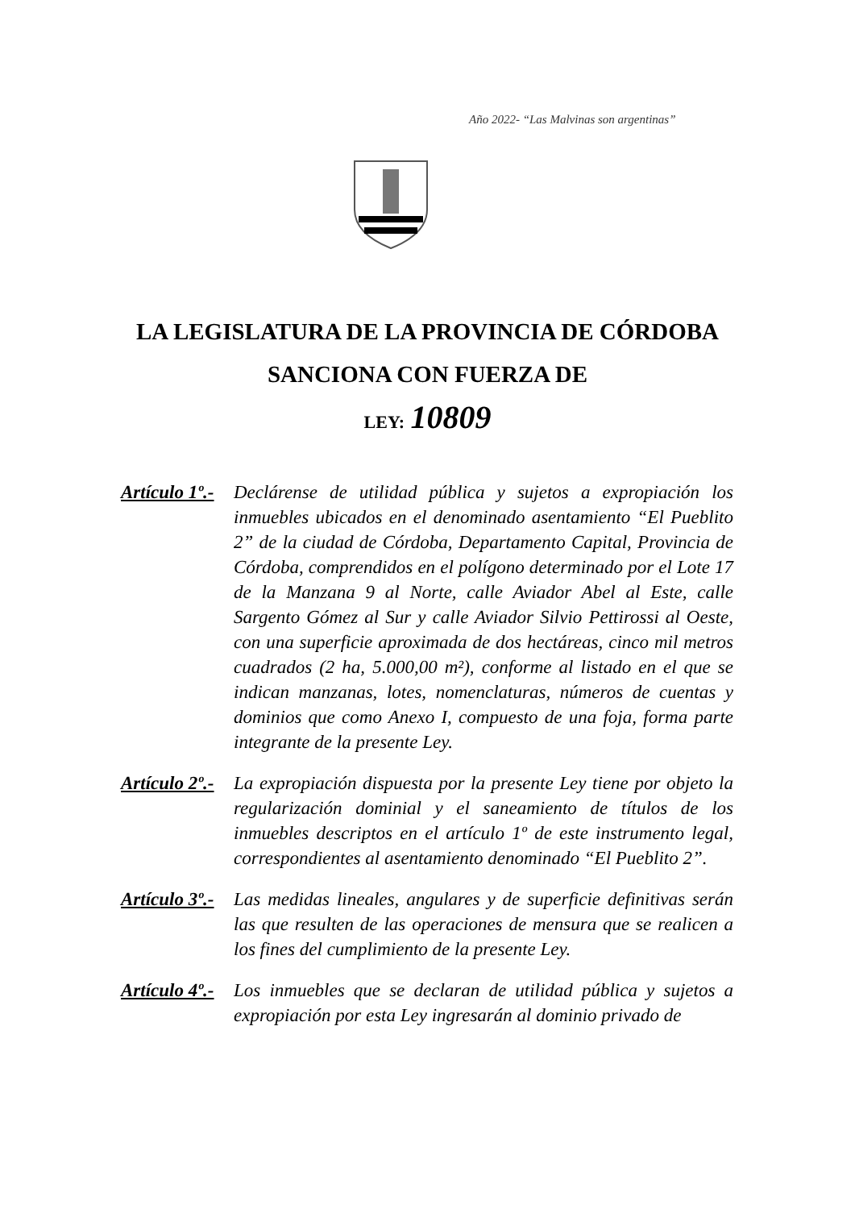Año 2022- “Las Malvinas son argentinas”
LA LEGISLATURA DE LA PROVINCIA DE CÓRDOBA
SANCIONA CON FUERZA DE
LEY: 10809
Artículo 1º.-
Declárense de utilidad pública y sujetos a expropiación los inmuebles ubicados en el denominado asentamiento “El Pueblito 2” de la ciudad de Córdoba, Departamento Capital, Provincia de Córdoba, comprendidos en el polígono determinado por el Lote 17 de la Manzana 9 al Norte, calle Aviador Abel al Este, calle Sargento Gómez al Sur y calle Aviador Silvio Pettirossi al Oeste, con una superficie aproximada de dos hectáreas, cinco mil metros cuadrados (2 ha, 5.000,00 m²), conforme al listado en el que se indican manzanas, lotes, nomenclaturas, números de cuentas y dominios que como Anexo I, compuesto de una foja, forma parte integrante de la presente Ley.
Artículo 2º.-
La expropiación dispuesta por la presente Ley tiene por objeto la regularización dominial y el saneamiento de títulos de los inmuebles descriptos en el artículo 1º de este instrumento legal, correspondientes al asentamiento denominado “El Pueblito 2”.
Artículo 3º.-
Las medidas lineales, angulares y de superficie definitivas serán las que resulten de las operaciones de mensura que se realicen a los fines del cumplimiento de la presente Ley.
Artículo 4º.-
Los inmuebles que se declaran de utilidad pública y sujetos a expropiación por esta Ley ingresarán al dominio privado de